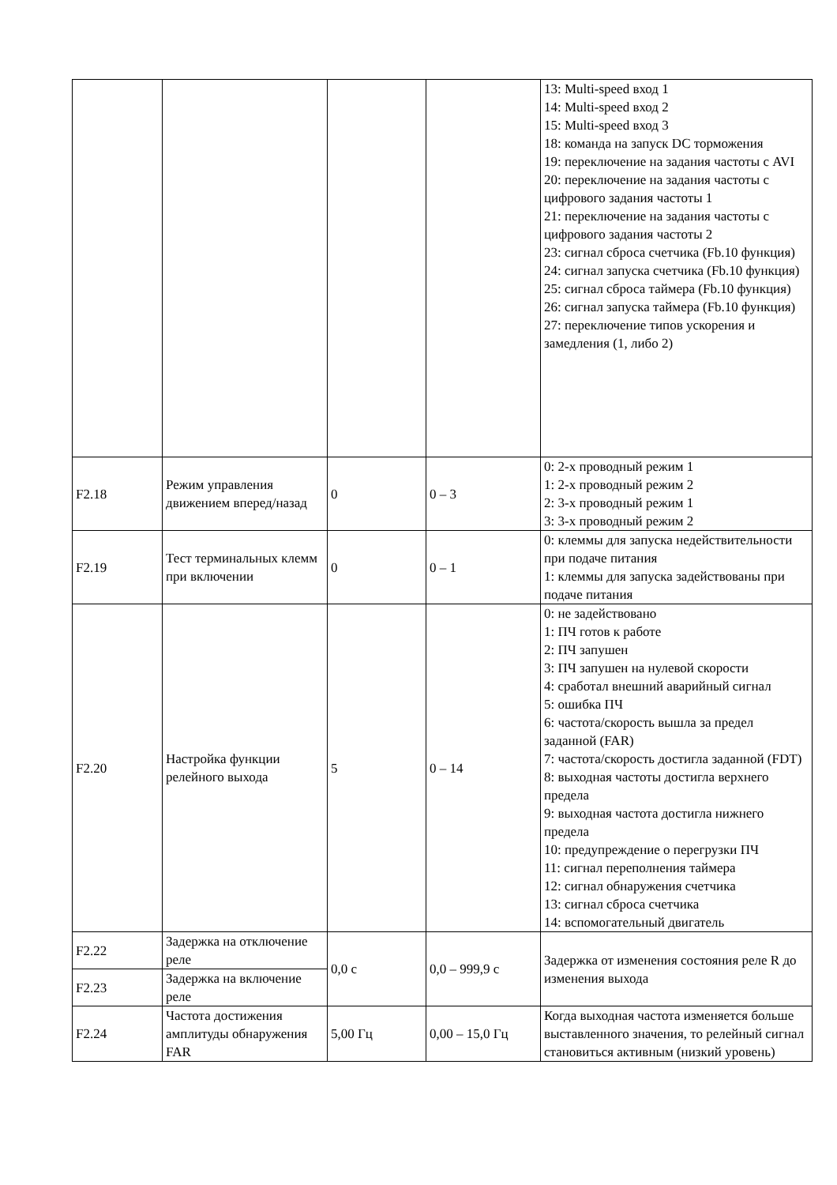| | | | | 13: Multi-speed вход 1 14: Multi-speed вход 2 15: Multi-speed вход 3 18: команда на запуск DC торможения 19: переключение на задания частоты с AVI 20: переключение на задания частоты с цифрового задания частоты 1 21: переключение на задания частоты с цифрового задания частоты 2 23: сигнал сброса счетчика (Fb.10 функция) 24: сигнал запуска счетчика (Fb.10 функция) 25: сигнал сброса таймера (Fb.10 функция) 26: сигнал запуска таймера (Fb.10 функция) 27: переключение типов ускорения и замедления (1, либо 2) |
| F2.18 | Режим управления движением вперед/назад | 0 | 0 – 3 | 0: 2-х проводный режим 1 1: 2-х проводный режим 2 2: 3-х проводный режим 1 3: 3-х проводный режим 2 |
| F2.19 | Тест терминальных клемм при включении | 0 | 0 – 1 | 0: клеммы для запуска недействительности при подаче питания 1: клеммы для запуска задействованы при подаче питания |
| F2.20 | Настройка функции релейного выхода | 5 | 0 – 14 | 0: не задействовано 1: ПЧ готов к работе 2: ПЧ запушен 3: ПЧ запушен на нулевой скорости 4: сработал внешний аварийный сигнал 5: ошибка ПЧ 6: частота/скорость вышла за предел заданной (FAR) 7: частота/скорость достигла заданной (FDT) 8: выходная частоты достигла верхнего предела 9: выходная частота достигла нижнего предела 10: предупреждение о перегрузки ПЧ 11: сигнал переполнения таймера 12: сигнал обнаружения счетчика 13: сигнал сброса счетчика 14: вспомогательный двигатель |
| F2.22 | Задержка на отключение реле | 0,0 с | 0,0 – 999,9 с | Задержка от изменения состояния реле R до изменения выхода |
| F2.23 | Задержка на включение реле | | | |
| F2.24 | Частота достижения амплитуды обнаружения FAR | 5,00 Гц | 0,00 – 15,0 Гц | Когда выходная частота изменяется больше выставленного значения, то релейный сигнал становиться активным (низкий уровень) |